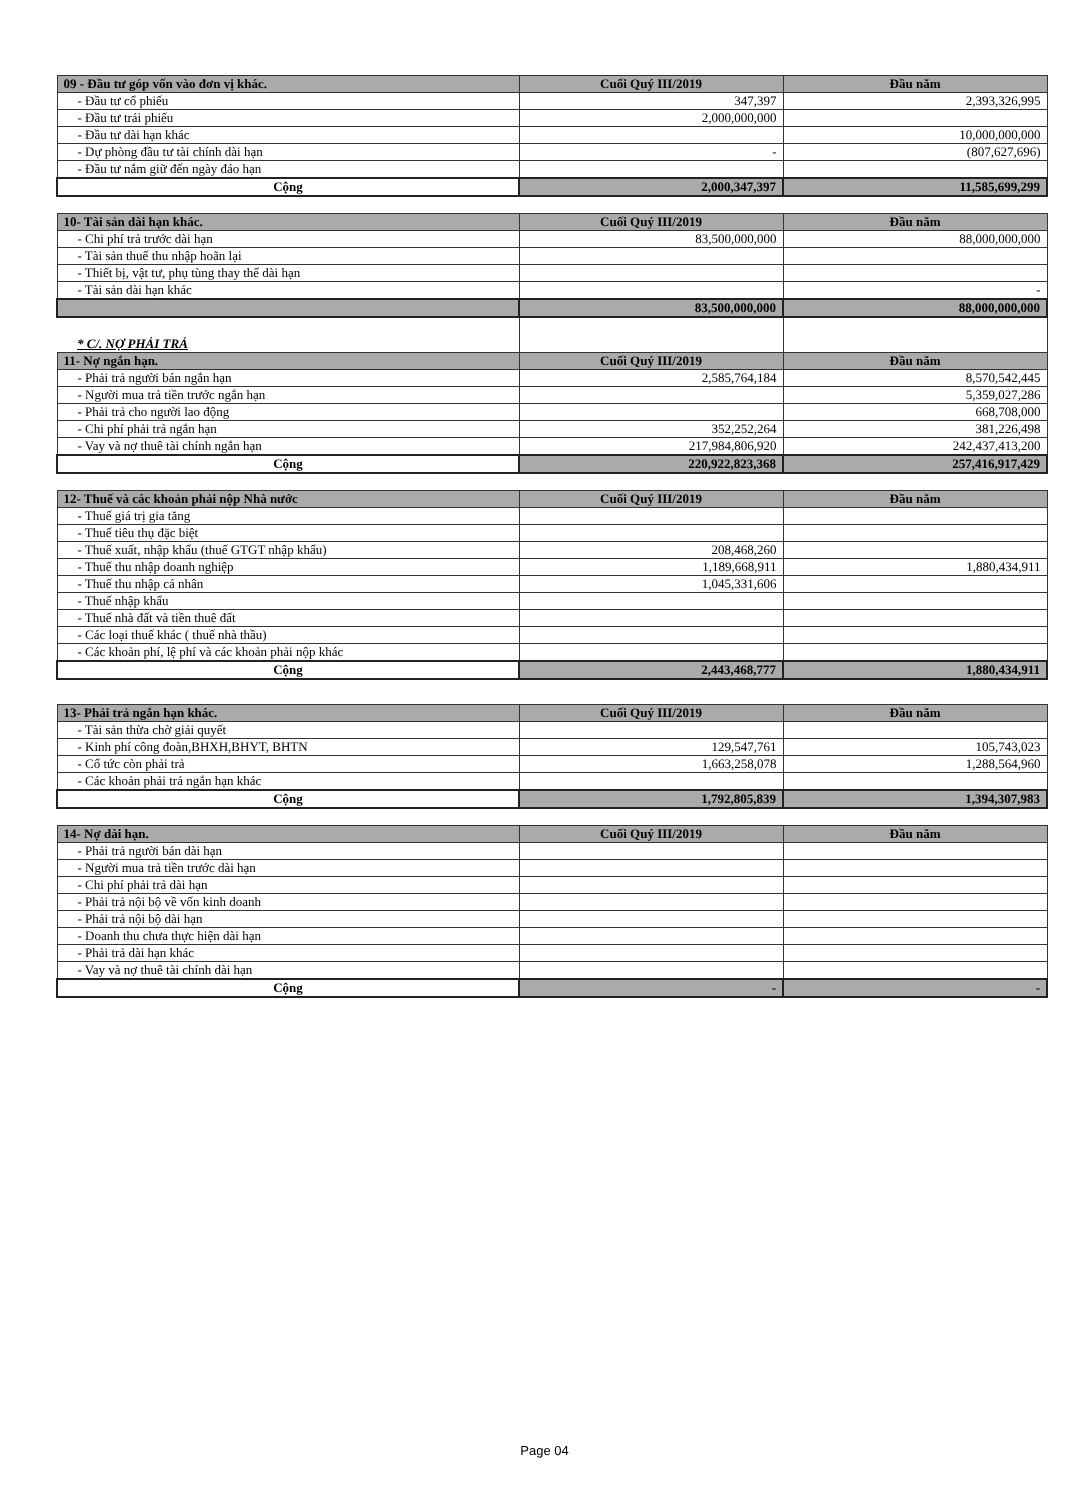| 09 - Đầu tư góp vốn vào đơn vị khác. | Cuối Quý III/2019 | Đầu năm |
| --- | --- | --- |
| - Đầu tư cổ phiếu | 347,397 | 2,393,326,995 |
| - Đầu tư trái phiếu | 2,000,000,000 | |
| - Đầu tư dài hạn khác | | 10,000,000,000 |
| - Dự phòng đầu tư tài chính dài hạn | - | (807,627,696) |
| - Đầu tư nắm giữ đến ngày đáo hạn | | |
| Cộng | 2,000,347,397 | 11,585,699,299 |
| 10- Tài sản dài hạn khác. | Cuối Quý III/2019 | Đầu năm |
| --- | --- | --- |
| - Chi phí trả trước dài hạn | 83,500,000,000 | 88,000,000,000 |
| - Tài sản thuế thu nhập hoãn lại | | |
| - Thiết bị, vật tư, phụ tùng thay thế dài hạn | | |
| - Tài sản dài hạn khác | | - |
| | 83,500,000,000 | 88,000,000,000 |
| * C/. NỢ PHẢI TRẢ | | |
| 11- Nợ ngắn hạn. | Cuối Quý III/2019 | Đầu năm |
| - Phải trả người bán ngắn hạn | 2,585,764,184 | 8,570,542,445 |
| - Người mua trả tiền trước ngắn hạn | | 5,359,027,286 |
| - Phải trả cho người lao động | | 668,708,000 |
| - Chi phí phải trả ngắn hạn | 352,252,264 | 381,226,498 |
| - Vay và nợ thuê tài chính ngắn hạn | 217,984,806,920 | 242,437,413,200 |
| Cộng | 220,922,823,368 | 257,416,917,429 |
| 12- Thuế và các khoản phải nộp Nhà nước | Cuối Quý III/2019 | Đầu năm |
| --- | --- | --- |
| - Thuế giá trị gia tăng | | |
| - Thuế tiêu thụ đặc biệt | | |
| - Thuế xuất, nhập khẩu (thuế GTGT nhập khẩu) | 208,468,260 | |
| - Thuế thu nhập doanh nghiệp | 1,189,668,911 | 1,880,434,911 |
| - Thuế thu nhập cá nhân | 1,045,331,606 | |
| - Thuế nhập khẩu | | |
| - Thuế nhà đất và tiền thuê đất | | |
| - Các loại thuế khác ( thuế nhà thầu) | | |
| - Các khoản phí, lệ phí và các khoản phải nộp khác | | |
| Cộng | 2,443,468,777 | 1,880,434,911 |
| 13- Phải trả ngắn hạn khác. | Cuối Quý III/2019 | Đầu năm |
| --- | --- | --- |
| - Tài sản thừa chờ giải quyết | | |
| - Kinh phí công đoàn,BHXH,BHYT, BHTN | 129,547,761 | 105,743,023 |
| - Cổ tức còn phải trả | 1,663,258,078 | 1,288,564,960 |
| - Các khoản phải trả ngắn hạn khác | | |
| Cộng | 1,792,805,839 | 1,394,307,983 |
| 14- Nợ dài hạn. | Cuối Quý III/2019 | Đầu năm |
| --- | --- | --- |
| - Phải trả người bán dài hạn | | |
| - Người mua trả tiền trước dài hạn | | |
| - Chi phí phải trả dài hạn | | |
| - Phải trả nội bộ về vốn kinh doanh | | |
| - Phải trả nội bộ dài hạn | | |
| - Doanh thu chưa thực hiện dài hạn | | |
| - Phải trả dài hạn khác | | |
| - Vay và nợ thuê tài chính dài hạn | | |
| Cộng | - | - |
Page 04